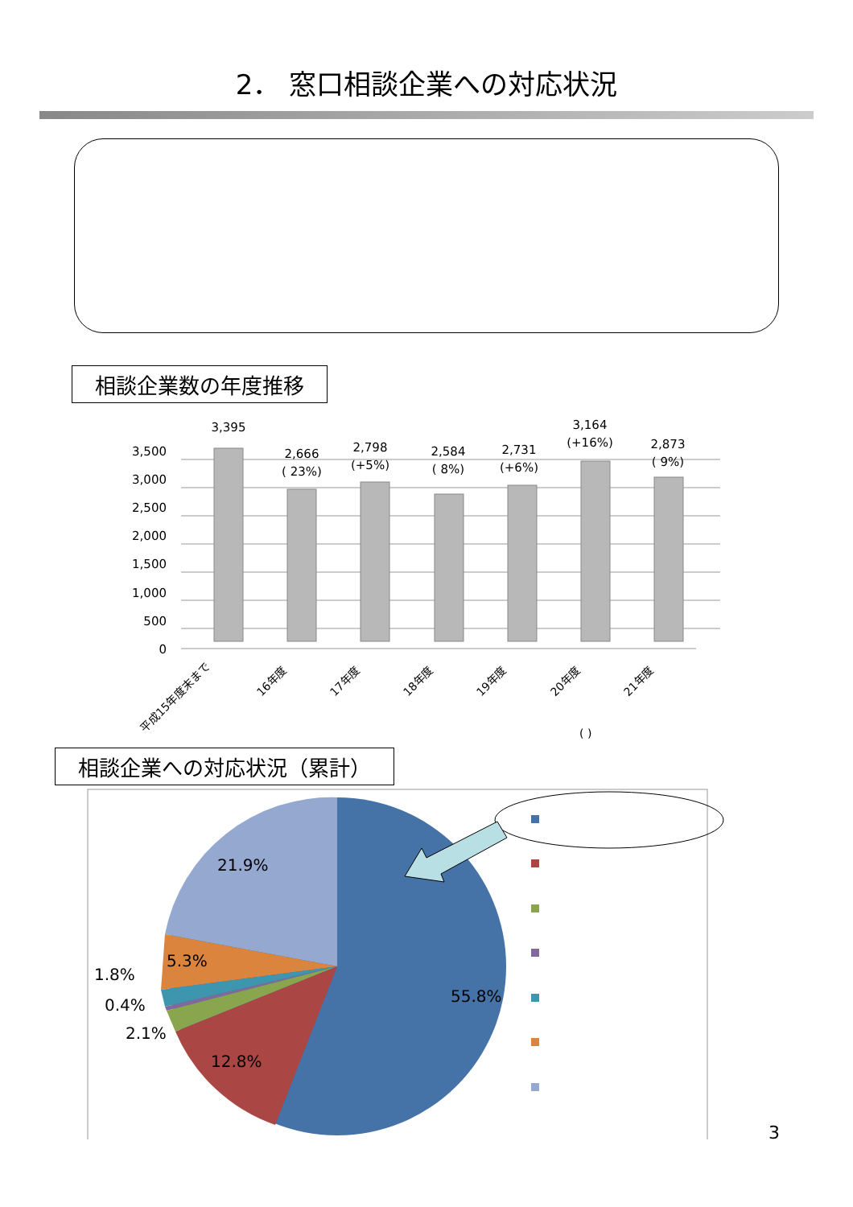2． 窓口相談企業への対応状況
相談企業数の年度推移
3,500
3,000
2,500
2,000
1,500
1,000
500
0
3,395
2,666
( 23%)
2,798
(+5%)
2,584
( 8%)
2,731
(+6%)
3,164
(+16%)
2,873
( 9%)
平成15年度末まで
16年度
17年度
18年度
19年度
20年度
21年度
( )
相談企業への対応状況（累計）
21.9%
5.3%
1.8%
0.4%
2.1%
12.8%
55.8%
3